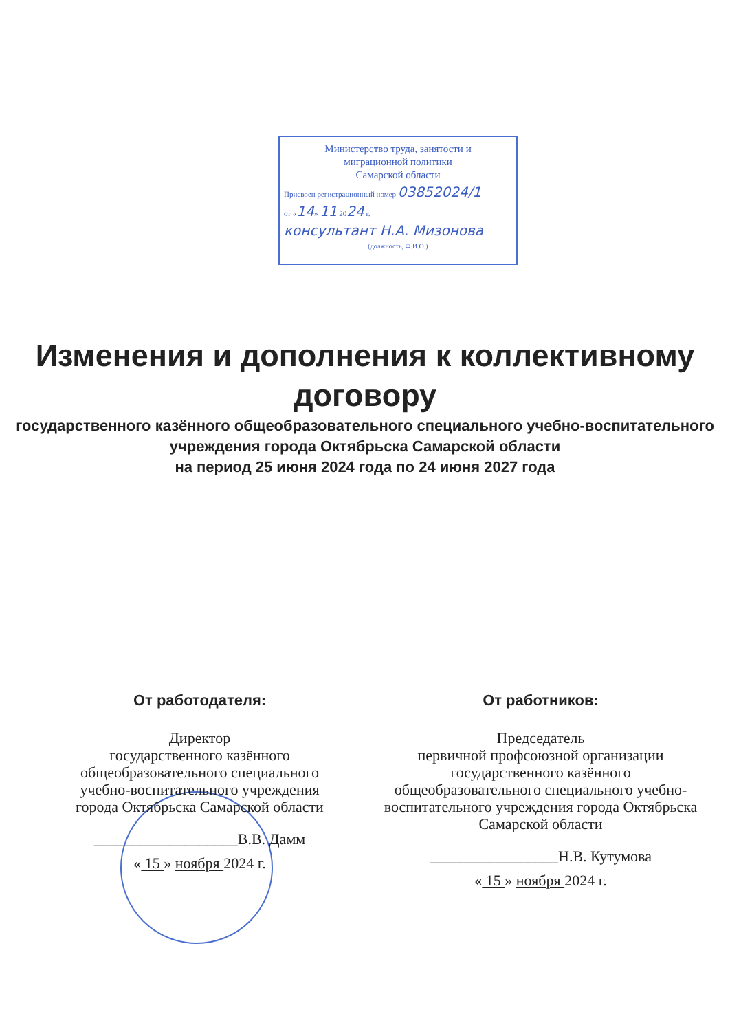Министерство труда, занятости и
миграционной политики
Самарской области
Присвоен регистрационный номер 03852024/1
от «14» 11 2024 г.
консультант Н.А. Мизонова
(должность, Ф.И.О.)
Изменения и дополнения к коллективному договору
государственного казённого общеобразовательного специального учебно-воспитательного учреждения города Октябрьска Самарской области
на период 25 июня 2024 года по 24 июня 2027 года
От работодателя:
Директор
государственного казённого общеобразовательного специального учебно-воспитательного учреждения города Октябрьска Самарской области
___________________В.В. Дамм
« 15 » ноября 2024 г.
От работников:
Председатель
первичной профсоюзной организации
государственного казённого общеобразовательного специального учебно-воспитательного учреждения города Октябрьска Самарской области
_________________Н.В. Кутумова
« 15 » ноября 2024 г.